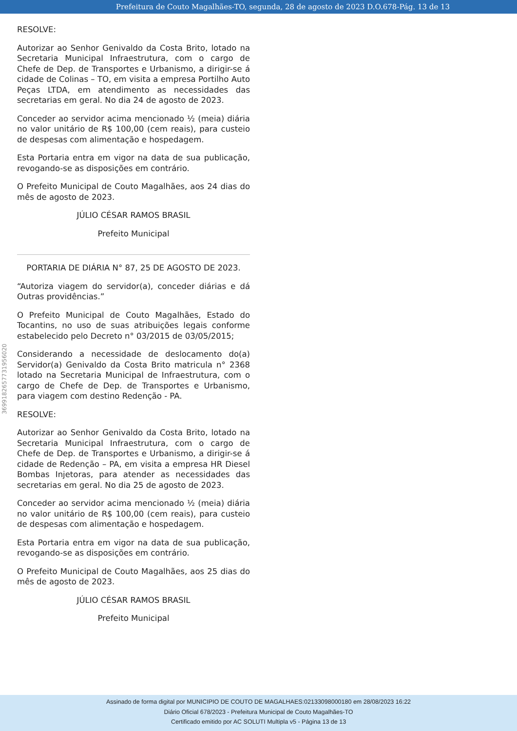Prefeitura de Couto Magalhães-TO, segunda, 28 de agosto de 2023 D.O.678-Pág. 13 de 13
369918265773195602​0
RESOLVE:
Autorizar ao Senhor Genivaldo da Costa Brito, lotado na Secretaria Municipal Infraestrutura, com o cargo de Chefe de Dep. de Transportes e Urbanismo, a dirigir-se á cidade de Colinas – TO, em visita a empresa Portilho Auto Peças LTDA, em atendimento as necessidades das secretarias em geral. No dia 24 de agosto de 2023.
Conceder ao servidor acima mencionado ½ (meia) diária no valor unitário de R$ 100,00 (cem reais), para custeio de despesas com alimentação e hospedagem.
Esta Portaria entra em vigor na data de sua publicação, revogando-se as disposições em contrário.
O Prefeito Municipal de Couto Magalhães, aos 24 dias do mês de agosto de 2023.
JÚLIO CÉSAR RAMOS BRASIL
Prefeito Municipal
PORTARIA DE DIÁRIA N° 87, 25 DE AGOSTO DE 2023.
“Autoriza viagem do servidor(a), conceder diárias e dá Outras providências.”
O Prefeito Municipal de Couto Magalhães, Estado do Tocantins, no uso de suas atribuições legais conforme estabelecido pelo Decreto n° 03/2015 de 03/05/2015;
Considerando a necessidade de deslocamento do(a) Servidor(a) Genivaldo da Costa Brito matricula n° 2368 lotado na Secretaria Municipal de Infraestrutura, com o cargo de Chefe de Dep. de Transportes e Urbanismo, para viagem com destino Redenção - PA.
RESOLVE:
Autorizar ao Senhor Genivaldo da Costa Brito, lotado na Secretaria Municipal Infraestrutura, com o cargo de Chefe de Dep. de Transportes e Urbanismo, a dirigir-se á cidade de Redenção – PA, em visita a empresa HR Diesel Bombas Injetoras, para atender as necessidades das secretarias em geral. No dia 25 de agosto de 2023.
Conceder ao servidor acima mencionado ½ (meia) diária no valor unitário de R$ 100,00 (cem reais), para custeio de despesas com alimentação e hospedagem.
Esta Portaria entra em vigor na data de sua publicação, revogando-se as disposições em contrário.
O Prefeito Municipal de Couto Magalhães, aos 25 dias do mês de agosto de 2023.
JÚLIO CÉSAR RAMOS BRASIL
Prefeito Municipal
Assinado de forma digital por MUNICIPIO DE COUTO DE MAGALHAES:02133098000180 em 28/08/2023 16:22
Diário Oficial 678/2023 - Prefeitura Municipal de Couto Magalhães-TO
Certificado emitido por AC SOLUTI Multipla v5 - Página 13 de 13